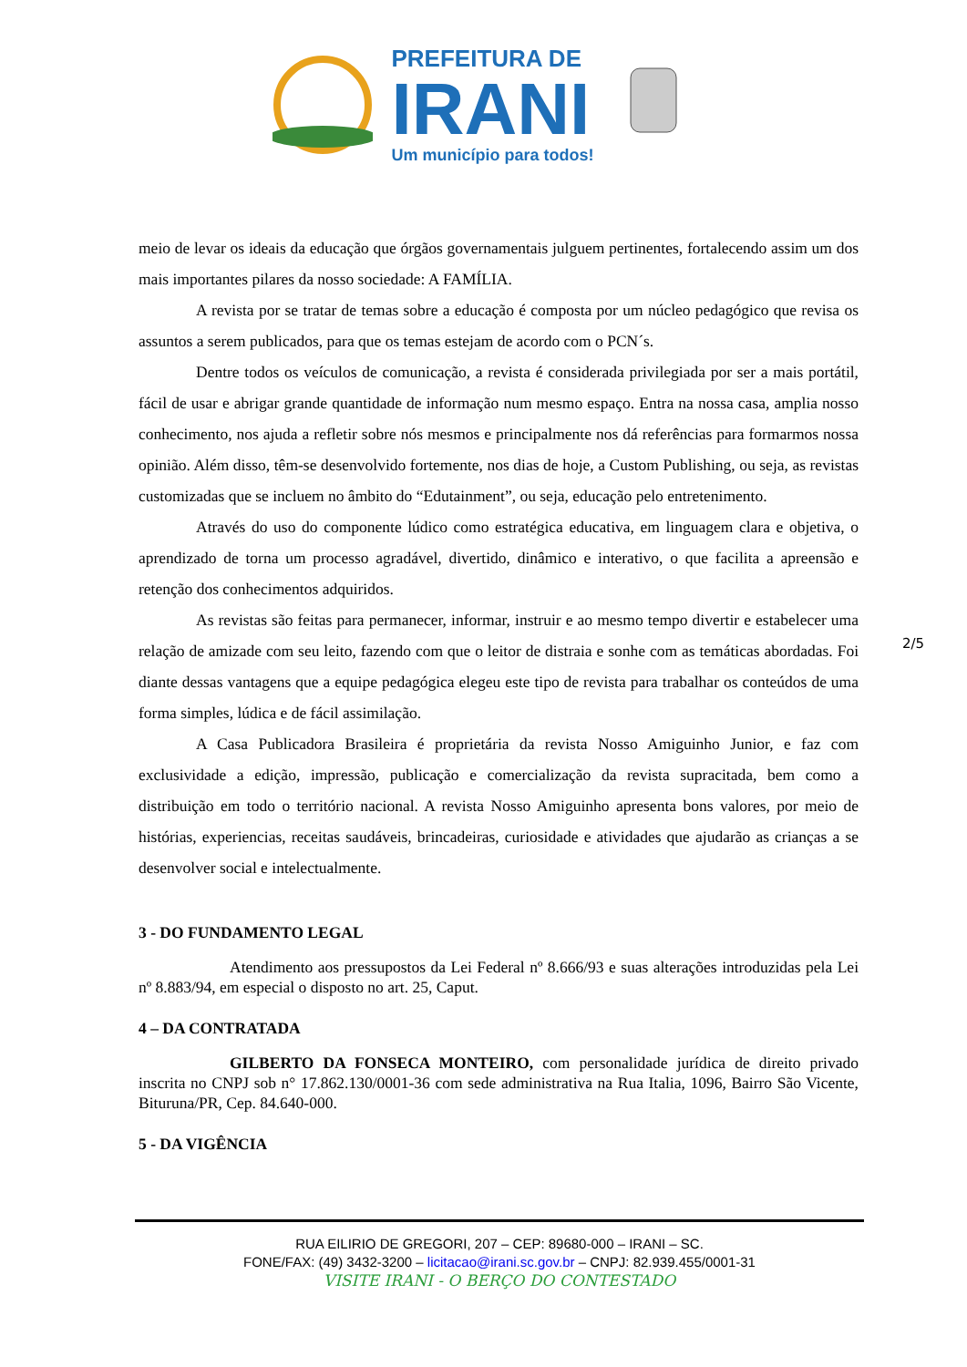PREFEITURA DE
IRANI
Um município para todos!
meio de levar os ideais da educação que órgãos governamentais julguem pertinentes, fortalecendo assim um dos mais importantes pilares da nosso sociedade: A FAMÍLIA.
A revista por se tratar de temas sobre a educação é composta por um núcleo pedagógico que revisa os assuntos a serem publicados, para que os temas estejam de acordo com o PCN´s.
Dentre todos os veículos de comunicação, a revista é considerada privilegiada por ser a mais portátil, fácil de usar e abrigar grande quantidade de informação num mesmo espaço. Entra na nossa casa, amplia nosso conhecimento, nos ajuda a refletir sobre nós mesmos e principalmente nos dá referências para formarmos nossa opinião. Além disso, têm-se desenvolvido fortemente, nos dias de hoje, a Custom Publishing, ou seja, as revistas customizadas que se incluem no âmbito do “Edutainment”, ou seja, educação pelo entretenimento.
Através do uso do componente lúdico como estratégica educativa, em linguagem clara e objetiva, o aprendizado de torna um processo agradável, divertido, dinâmico e interativo, o que facilita a apreensão e retenção dos conhecimentos adquiridos.
As revistas são feitas para permanecer, informar, instruir e ao mesmo tempo divertir e estabelecer uma relação de amizade com seu leito, fazendo com que o leitor de distraia e sonhe com as temáticas abordadas. Foi diante dessas vantagens que a equipe pedagógica elegeu este tipo de revista para trabalhar os conteúdos de uma forma simples, lúdica e de fácil assimilação.
A Casa Publicadora Brasileira é proprietária da revista Nosso Amiguinho Junior, e faz com exclusividade a edição, impressão, publicação e comercialização da revista supracitada, bem como a distribuição em todo o território nacional. A revista Nosso Amiguinho apresenta bons valores, por meio de histórias, experiencias, receitas saudáveis, brincadeiras, curiosidade e atividades que ajudarão as crianças a se desenvolver social e intelectualmente.
3 - DO FUNDAMENTO LEGAL
Atendimento aos pressupostos da Lei Federal nº 8.666/93 e suas alterações introduzidas pela Lei nº 8.883/94, em especial o disposto no art. 25, Caput.
4 – DA CONTRATADA
GILBERTO DA FONSECA MONTEIRO, com personalidade jurídica de direito privado inscrita no CNPJ sob n° 17.862.130/0001-36 com sede administrativa na Rua Italia, 1096, Bairro São Vicente, Bituruna/PR, Cep. 84.640-000.
5 - DA VIGÊNCIA
2/5
RUA EILIRIO DE GREGORI, 207 – CEP: 89680-000 – IRANI – SC.
FONE/FAX: (49) 3432-3200 – licitacao@irani.sc.gov.br – CNPJ: 82.939.455/0001-31
VISITE IRANI - O BERÇO DO CONTESTADO